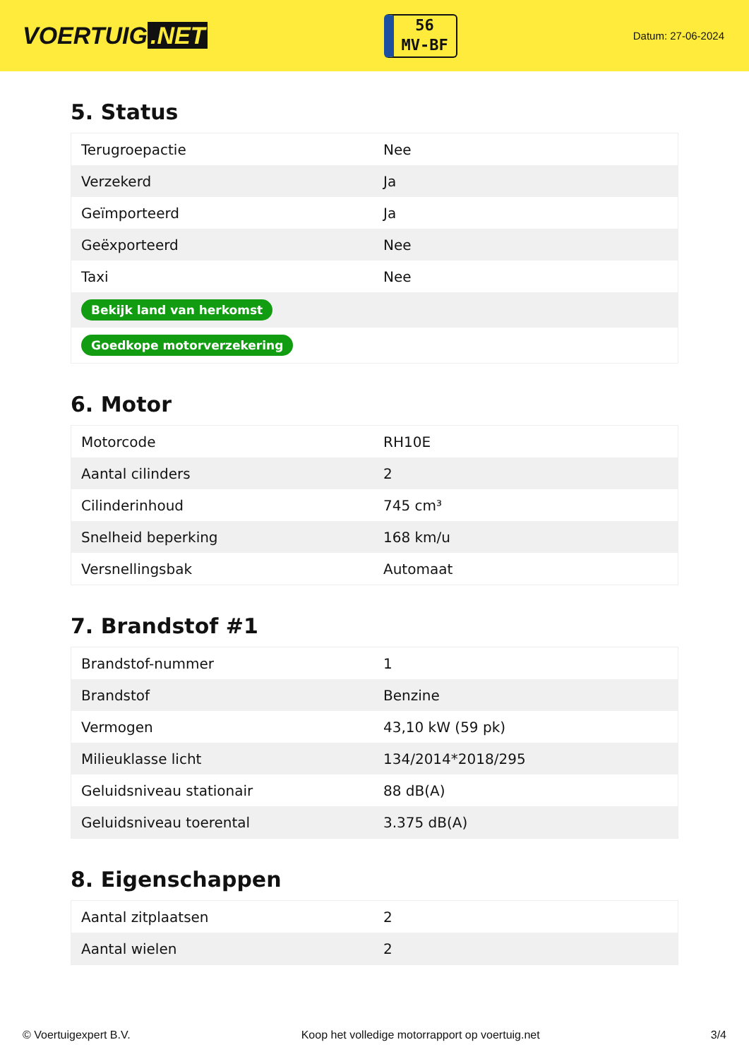VOERTUIG.NET
56
MV-BF
Datum: 27-06-2024
5. Status
| Terugroepactie | Nee |
| Verzekerd | Ja |
| Geïmporteerd | Ja |
| Geëxporteerd | Nee |
| Taxi | Nee |
| Bekijk land van herkomst | |
| Goedkope motorverzekering | |
6. Motor
| Motorcode | RH10E |
| Aantal cilinders | 2 |
| Cilinderinhoud | 745 cm³ |
| Snelheid beperking | 168 km/u |
| Versnellingsbak | Automaat |
7. Brandstof #1
| Brandstof-nummer | 1 |
| Brandstof | Benzine |
| Vermogen | 43,10 kW (59 pk) |
| Milieuklasse licht | 134/2014*2018/295 |
| Geluidsniveau stationair | 88 dB(A) |
| Geluidsniveau toerental | 3.375 dB(A) |
8. Eigenschappen
| Aantal zitplaatsen | 2 |
| Aantal wielen | 2 |
© Voertuigexpert B.V. Koop het volledige motorrapport op voertuig.net 3/4